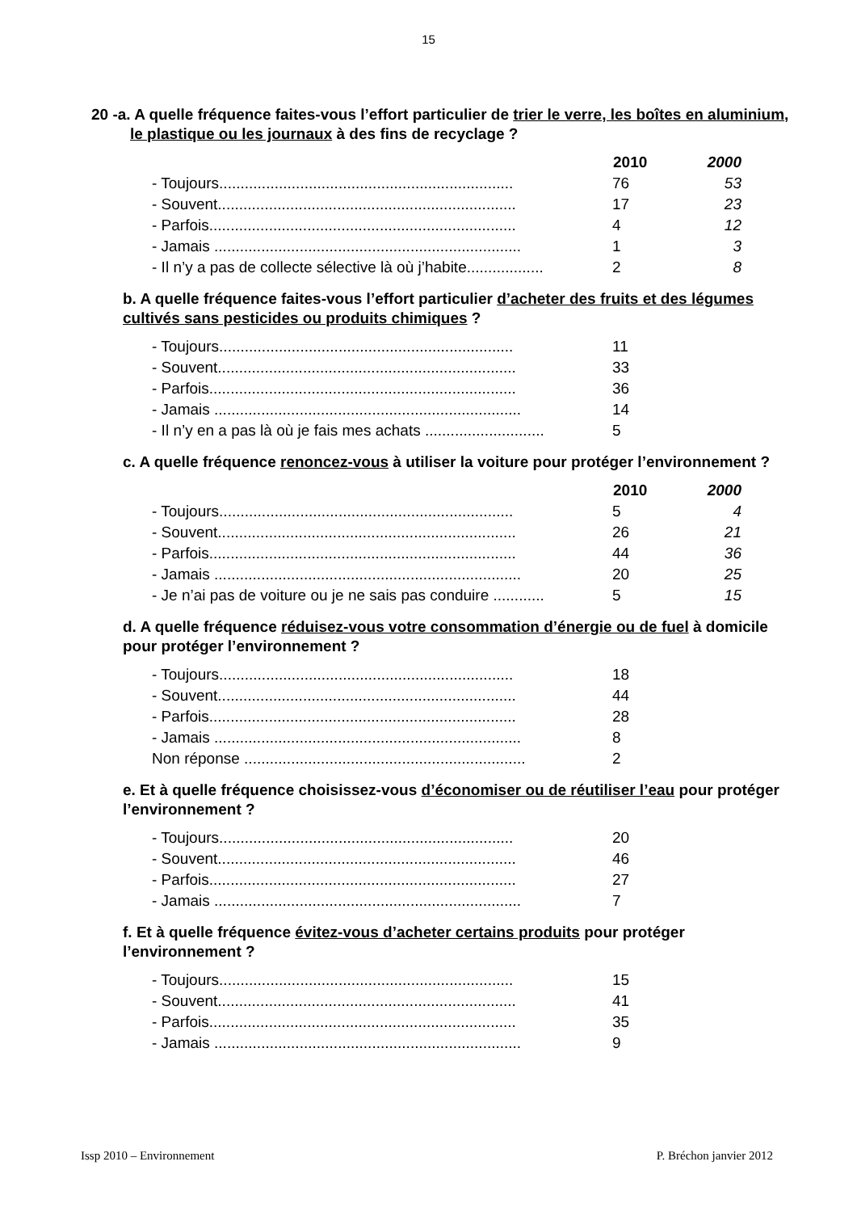15
20 -a. A quelle fréquence faites-vous l’effort particulier de trier le verre, les boîtes en aluminium, le plastique ou les journaux à des fins de recyclage ?
| | 2010 | 2000 |
| - Toujours..................................................................... | 76 | 53 |
| - Souvent...................................................................... | 17 | 23 |
| - Parfois........................................................................ | 4 | 12 |
| - Jamais ........................................................................ | 1 | 3 |
| - Il n’y a pas de collecte sélective là où j’habite.................. | 2 | 8 |
b. A quelle fréquence faites-vous l’effort particulier d’acheter des fruits et des légumes cultivés sans pesticides ou produits chimiques ?
| - Toujours..................................................................... | 11 |
| - Souvent...................................................................... | 33 |
| - Parfois........................................................................ | 36 |
| - Jamais ........................................................................ | 14 |
| - Il n’y en a pas là où je fais mes achats ............................ | 5 |
c. A quelle fréquence renoncez-vous à utiliser la voiture pour protéger l’environnement ?
| | 2010 | 2000 |
| - Toujours..................................................................... | 5 | 4 |
| - Souvent...................................................................... | 26 | 21 |
| - Parfois........................................................................ | 44 | 36 |
| - Jamais ........................................................................ | 20 | 25 |
| - Je n’ai pas de voiture ou je ne sais pas conduire ............ | 5 | 15 |
d. A quelle fréquence réduisez-vous votre consommation d’énergie ou de fuel à domicile pour protéger l’environnement ?
| - Toujours..................................................................... | 18 |
| - Souvent...................................................................... | 44 |
| - Parfois........................................................................ | 28 |
| - Jamais ........................................................................ | 8 |
| Non réponse .................................................................. | 2 |
e. Et à quelle fréquence choisissez-vous d’économiser ou de réutiliser l’eau pour protéger l’environnement ?
| - Toujours..................................................................... | 20 |
| - Souvent...................................................................... | 46 |
| - Parfois........................................................................ | 27 |
| - Jamais ........................................................................ | 7 |
f. Et à quelle fréquence évitez-vous d’acheter certains produits pour protéger l’environnement ?
| - Toujours..................................................................... | 15 |
| - Souvent...................................................................... | 41 |
| - Parfois........................................................................ | 35 |
| - Jamais ........................................................................ | 9 |
Issp 2010 – Environnement P. Bréchon janvier 2012